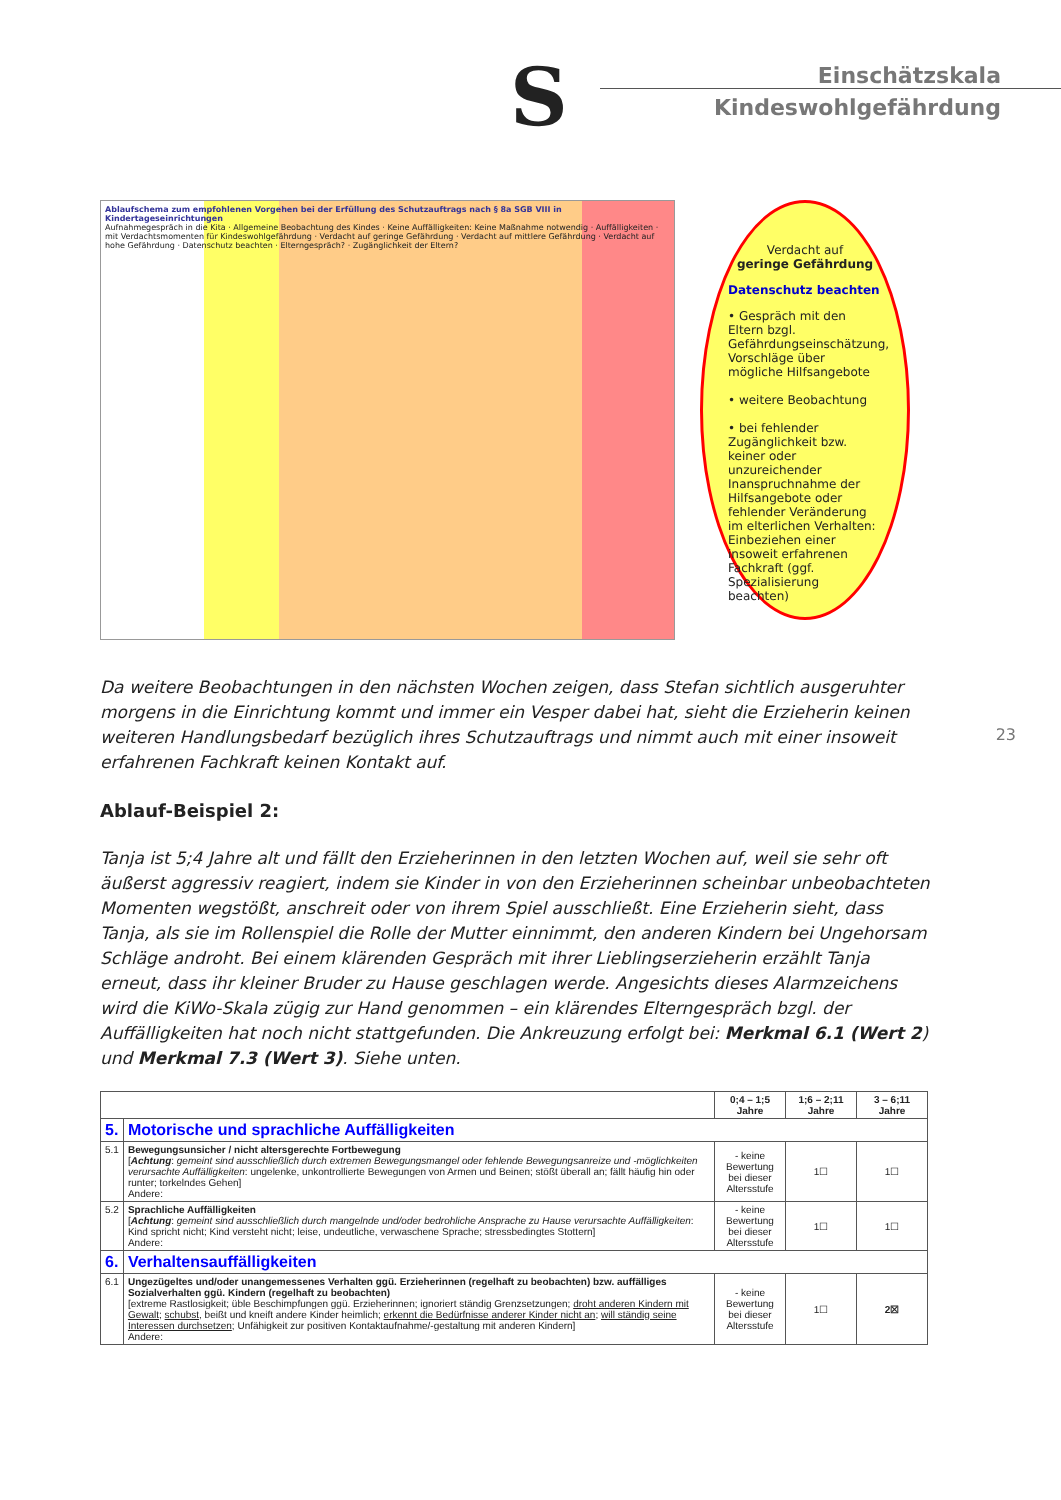S
Einschätzskala
Kindeswohlgefährdung
Ablaufschema zum empfohlenen Vorgehen bei der Erfüllung des Schutzauftrags nach § 8a SGB VIII in Kindertageseinrichtungen
Aufnahmegespräch in die Kita · Allgemeine Beobachtung des Kindes · Keine Auffälligkeiten: Keine Maßnahme notwendig · Auffälligkeiten · mit Verdachtsmomenten für Kindeswohlgefährdung · Verdacht auf geringe Gefährdung · Verdacht auf mittlere Gefährdung · Verdacht auf hohe Gefährdung · Datenschutz beachten · Elterngespräch? · Zugänglichkeit der Eltern?
Verdacht auf
geringe Gefährdung
Datenschutz beachten
• Gespräch mit den Eltern bzgl. Gefährdungseinschätzung, Vorschläge über mögliche Hilfsangebote
• weitere Beobachtung
• bei fehlender Zugänglichkeit bzw. keiner oder unzureichender Inanspruchnahme der Hilfsangebote oder fehlender Veränderung im elterlichen Verhalten: Einbeziehen einer insoweit erfahrenen Fachkraft (ggf. Spezialisierung beachten)
Da weitere Beobachtungen in den nächsten Wochen zeigen, dass Stefan sichtlich ausgeruhter morgens in die Einrichtung kommt und immer ein Vesper dabei hat, sieht die Erzieherin keinen weiteren Handlungsbedarf bezüglich ihres Schutzauftrags und nimmt auch mit einer insoweit erfahrenen Fachkraft keinen Kontakt auf.
23
Ablauf-Beispiel 2:
Tanja ist 5;4 Jahre alt und fällt den Erzieherinnen in den letzten Wochen auf, weil sie sehr oft äußerst aggressiv reagiert, indem sie Kinder in von den Erzieherinnen scheinbar unbeobachteten Momenten wegstößt, anschreit oder von ihrem Spiel ausschließt. Eine Erzieherin sieht, dass Tanja, als sie im Rollenspiel die Rolle der Mutter einnimmt, den anderen Kindern bei Ungehorsam Schläge androht. Bei einem klärenden Gespräch mit ihrer Lieblingserzieherin erzählt Tanja erneut, dass ihr kleiner Bruder zu Hause geschlagen werde. Angesichts dieses Alarmzeichens wird die KiWo-Skala zügig zur Hand genommen – ein klärendes Elterngespräch bzgl. der Auffälligkeiten hat noch nicht stattgefunden. Die Ankreuzung erfolgt bei: Merkmal 6.1 (Wert 2) und Merkmal 7.3 (Wert 3). Siehe unten.
| | | 0;4 – 1;5 Jahre | 1;6 – 2;11 Jahre | 3 – 6;11 Jahre |
| --- | --- | --- | --- | --- |
| 5. | Motorische und sprachliche Auffälligkeiten | | | |
| 5.1 | Bewegungsunsicher / nicht altersgerechte Fortbewegung [ Achtung : gemeint sind ausschließlich durch extremen Bewegungsmangel oder fehlende Bewegungsanreize und -möglichkeiten verursachte Auffälligkeiten : ungelenke, unkontrollierte Bewegungen von Armen und Beinen; stößt überall an; fällt häufig hin oder runter; torkelndes Gehen] Andere: | - keine Bewertung bei dieser Altersstufe | 1☐ | 1☐ |
| 5.2 | Sprachliche Auffälligkeiten [ Achtung : gemeint sind ausschließlich durch mangelnde und/oder bedrohliche Ansprache zu Hause verursachte Auffälligkeiten : Kind spricht nicht; Kind versteht nicht; leise, undeutliche, verwaschene Sprache; stressbedingtes Stottern] Andere: | - keine Bewertung bei dieser Altersstufe | 1☐ | 1☐ |
| 6. | Verhaltensauffälligkeiten | | | |
| 6.1 | Ungezügeltes und/oder unangemessenes Verhalten ggü. Erzieherinnen (regelhaft zu beobachten) bzw. auffälliges Sozialverhalten ggü. Kindern (regelhaft zu beobachten) [extreme Rastlosigkeit; üble Beschimpfungen ggü. Erzieherinnen; ignoriert ständig Grenzsetzungen; droht anderen Kindern mit Gewalt ; schubst , beißt und kneift andere Kinder heimlich; erkennt die Bedürfnisse anderer Kinder nicht an ; will ständig seine Interessen durchsetzen ; Unfähigkeit zur positiven Kontaktaufnahme/-gestaltung mit anderen Kindern] Andere: | - keine Bewertung bei dieser Altersstufe | 1☐ | 2☒ |